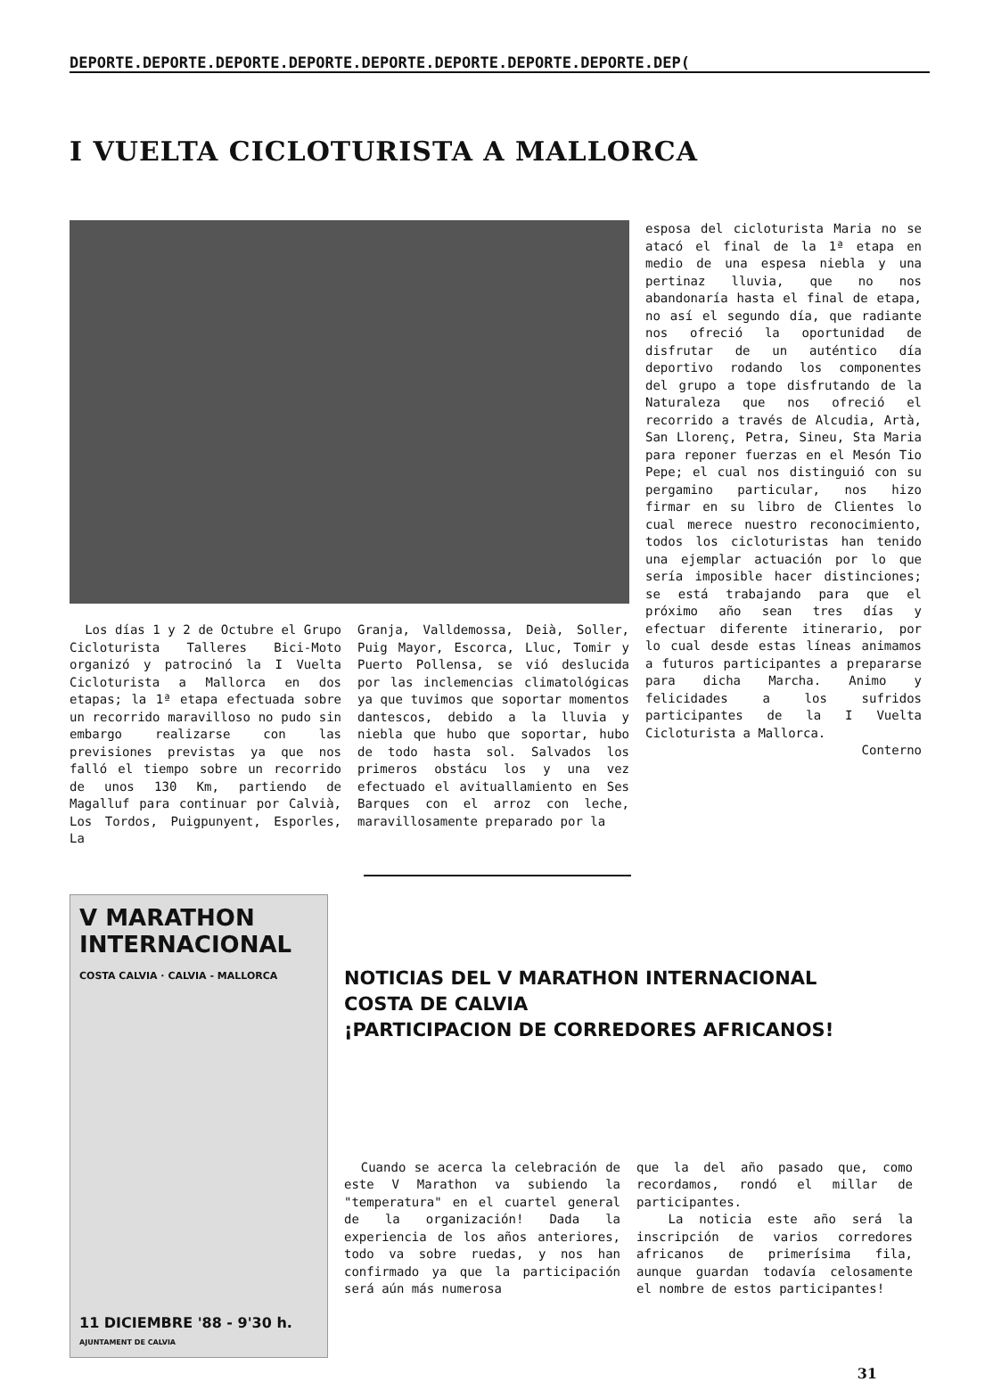DEPORTE.DEPORTE.DEPORTE.DEPORTE.DEPORTE.DEPORTE.DEPORTE.DEPORTE.DEP(
I VUELTA CICLOTURISTA A MALLORCA
Los días 1 y 2 de Octubre el Grupo Cicloturista Talleres Bici-Moto organizó y patrocinó la I Vuelta Cicloturista a Mallorca en dos etapas; la 1ª etapa efectuada sobre un recorrido maravilloso no pudo sin embargo realizarse con las previsiones previstas ya que nos falló el tiempo sobre un recorrido de unos 130 Km, partiendo de Magalluf para continuar por Calvià, Los Tordos, Puigpunyent, Esporles, La
Granja, Valldemossa, Deià, Soller, Puig Mayor, Escorca, Lluc, Tomir y Puerto Pollensa, se vió deslucida por las inclemencias climatológicas ya que tuvimos que soportar momentos dantescos, debido a la lluvia y niebla que hubo que soportar, hubo de todo hasta sol. Salvados los primeros obstácu los y una vez efectuado el avituallamiento en Ses Barques con el arroz con leche, maravillosamente preparado por la
esposa del cicloturista Maria no se atacó el final de la 1ª etapa en medio de una espesa niebla y una pertinaz lluvia, que no nos abandonaría hasta el final de etapa, no así el segundo día, que radiante nos ofreció la oportunidad de disfrutar de un auténtico día deportivo rodando los componentes del grupo a tope disfrutando de la Naturaleza que nos ofreció el recorrido a través de Alcudia, Artà, San Llorenç, Petra, Sineu, Sta Maria para reponer fuerzas en el Mesón Tio Pepe; el cual nos distinguió con su pergamino particular, nos hizo firmar en su libro de Clientes lo cual merece nuestro reconocimiento, todos los cicloturistas han tenido una ejemplar actuación por lo que sería imposible hacer distinciones; se está trabajando para que el próximo año sean tres días y efectuar diferente itinerario, por lo cual desde estas líneas animamos a futuros participantes a prepararse para dicha Marcha. Animo y felicidades a los sufridos participantes de la I Vuelta Cicloturista a Mallorca.
Conterno
V MARATHON INTERNACIONAL COSTA CALVIA · CALVIA - MALLORCA
11 DICIEMBRE '88 - 9'30 h.
AJUNTAMENT DE CALVIA
NOTICIAS DEL V MARATHON INTERNACIONAL
COSTA DE CALVIA
¡PARTICIPACION DE CORREDORES AFRICANOS!
Cuando se acerca la celebración de este V Marathon va subiendo la "temperatura" en el cuartel general de la organización! Dada la experiencia de los años anteriores, todo va sobre ruedas, y nos han confirmado ya que la participación será aún más numerosa
que la del año pasado que, como recordamos, rondó el millar de participantes.
La noticia este año será la inscripción de varios corredores africanos de primerísima fila, aunque guardan todavía celosamente el nombre de estos participantes!
31